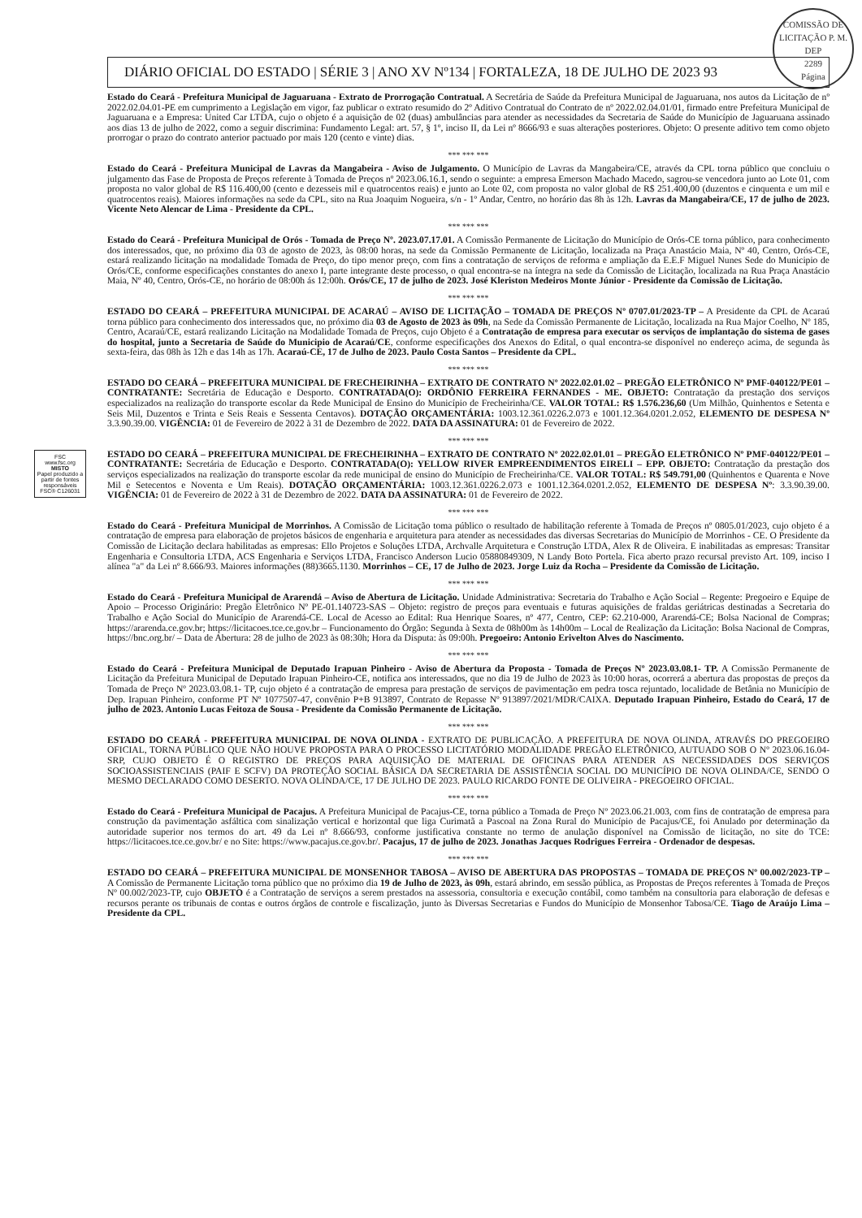COMISSÃO DE LICITAÇÃO P. M. DEP
2289
Página
DIÁRIO OFICIAL DO ESTADO | SÉRIE 3 | ANO XV Nº134 | FORTALEZA, 18 DE JULHO DE 2023 93
Estado do Ceará - Prefeitura Municipal de Jaguaruana - Extrato de Prorrogação Contratual. A Secretária de Saúde da Prefeitura Municipal de Jaguaruana, nos autos da Licitação de nº 2022.02.04.01-PE em cumprimento a Legislação em vigor, faz publicar o extrato resumido do 2º Aditivo Contratual do Contrato de nº 2022.02.04.01/01, firmado entre Prefeitura Municipal de Jaguaruana e a Empresa: United Car LTDA, cujo o objeto é a aquisição de 02 (duas) ambulâncias para atender as necessidades da Secretaria de Saúde do Município de Jaguaruana assinado aos dias 13 de julho de 2022, como a seguir discrimina: Fundamento Legal: art. 57, § 1º, inciso II, da Lei nº 8666/93 e suas alterações posteriores. Objeto: O presente aditivo tem como objeto prorrogar o prazo do contrato anterior pactuado por mais 120 (cento e vinte) dias.
*** *** ***
Estado do Ceará - Prefeitura Municipal de Lavras da Mangabeira - Aviso de Julgamento. O Município de Lavras da Mangabeira/CE, através da CPL torna público que concluiu o julgamento das Fase de Proposta de Preços referente à Tomada de Preços nº 2023.06.16.1, sendo o seguinte: a empresa Emerson Machado Macedo, sagrou-se vencedora junto ao Lote 01, com proposta no valor global de R$ 116.400,00 (cento e dezesseis mil e quatrocentos reais) e junto ao Lote 02, com proposta no valor global de R$ 251.400,00 (duzentos e cinquenta e um mil e quatrocentos reais). Maiores informações na sede da CPL, sito na Rua Joaquim Nogueira, s/n - 1º Andar, Centro, no horário das 8h às 12h. Lavras da Mangabeira/CE, 17 de julho de 2023. Vicente Neto Alencar de Lima - Presidente da CPL.
*** *** ***
Estado do Ceará - Prefeitura Municipal de Orós - Tomada de Preço Nº. 2023.07.17.01. A Comissão Permanente de Licitação do Município de Orós-CE torna público, para conhecimento dos interessados, que, no próximo dia 03 de agosto de 2023, às 08:00 horas, na sede da Comissão Permanente de Licitação, localizada na Praça Anastácio Maia, Nº 40, Centro, Orós-CE, estará realizando licitação na modalidade Tomada de Preço, do tipo menor preço, com fins a contratação de serviços de reforma e ampliação da E.E.F Miguel Nunes Sede do Municipio de Orós/CE, conforme especificações constantes do anexo I, parte integrante deste processo, o qual encontra-se na íntegra na sede da Comissão de Licitação, localizada na Rua Praça Anastácio Maia, Nº 40, Centro, Orós-CE, no horário de 08:00h ás 12:00h. Orós/CE, 17 de julho de 2023. José Kleriston Medeiros Monte Júnior - Presidente da Comissão de Licitação.
*** *** ***
ESTADO DO CEARÁ – PREFEITURA MUNICIPAL DE ACARAÚ – AVISO DE LICITAÇÃO – TOMADA DE PREÇOS Nº 0707.01/2023-TP – A Presidente da CPL de Acaraú torna público para conhecimento dos interessados que, no próximo dia 03 de Agosto de 2023 às 09h, na Sede da Comissão Permanente de Licitação, localizada na Rua Major Coelho, Nº 185, Centro, Acaraú/CE, estará realizando Licitação na Modalidade Tomada de Preços, cujo Objeto é a Contratação de empresa para executar os serviços de implantação do sistema de gases do hospital, junto a Secretaria de Saúde do Municipio de Acaraú/CE, conforme especificações dos Anexos do Edital, o qual encontra-se disponível no endereço acima, de segunda às sexta-feira, das 08h às 12h e das 14h as 17h. Acaraú-CE, 17 de Julho de 2023. Paulo Costa Santos – Presidente da CPL.
*** *** ***
ESTADO DO CEARÁ – PREFEITURA MUNICIPAL DE FRECHEIRINHA – EXTRATO DE CONTRATO Nº 2022.02.01.02 – PREGÃO ELETRÔNICO Nº PMF-040122/PE01 – CONTRATANTE: Secretária de Educação e Desporto. CONTRATADA(O): ORDÔNIO FERREIRA FERNANDES - ME. OBJETO: Contratação da prestação dos serviços especializados na realização do transporte escolar da Rede Municipal de Ensino do Município de Frecheirinha/CE. VALOR TOTAL: R$ 1.576.236,60 (Um Milhão, Quinhentos e Setenta e Seis Mil, Duzentos e Trinta e Seis Reais e Sessenta Centavos). DOTAÇÃO ORÇAMENTÁRIA: 1003.12.361.0226.2.073 e 1001.12.364.0201.2.052, ELEMENTO DE DESPESA Nº 3.3.90.39.00. VIGÊNCIA: 01 de Fevereiro de 2022 à 31 de Dezembro de 2022. DATA DA ASSINATURA: 01 de Fevereiro de 2022.
*** *** ***
FSC
www.fsc.org
MISTO
Papel produzido a partir de fontes responsáveis
FSC® C126031
ESTADO DO CEARÁ – PREFEITURA MUNICIPAL DE FRECHEIRINHA – EXTRATO DE CONTRATO Nº 2022.02.01.01 – PREGÃO ELETRÔNICO Nº PMF-040122/PE01 – CONTRATANTE: Secretária de Educação e Desporto. CONTRATADA(O): YELLOW RIVER EMPREENDIMENTOS EIRELI – EPP. OBJETO: Contratação da prestação dos serviços especializados na realização do transporte escolar da rede municipal de ensino do Município de Frecheirinha/CE. VALOR TOTAL: R$ 549.791,00 (Quinhentos e Quarenta e Nove Mil e Setecentos e Noventa e Um Reais). DOTAÇÃO ORÇAMENTÁRIA: 1003.12.361.0226.2.073 e 1001.12.364.0201.2.052, ELEMENTO DE DESPESA Nº: 3.3.90.39.00. VIGÊNCIA: 01 de Fevereiro de 2022 à 31 de Dezembro de 2022. DATA DA ASSINATURA: 01 de Fevereiro de 2022.
*** *** ***
Estado do Ceará - Prefeitura Municipal de Morrinhos. A Comissão de Licitação toma público o resultado de habilitação referente à Tomada de Preços nº 0805.01/2023, cujo objeto é a contratação de empresa para elaboração de projetos básicos de engenharia e arquitetura para atender as necessidades das diversas Secretarias do Município de Morrinhos - CE. O Presidente da Comissão de Licitação declara habilitadas as empresas: Ello Projetos e Soluções LTDA, Archvalle Arquitetura e Construção LTDA, Alex R de Oliveira. E inabilitadas as empresas: Transitar Engenharia e Consultoria LTDA, ACS Engenharia e Serviços LTDA, Francisco Anderson Lucio 05880849309, N Landy Boto Portela. Fica aberto prazo recursal previsto Art. 109, inciso I alínea "a" da Lei nº 8.666/93. Maiores informações (88)3665.1130. Morrinhos – CE, 17 de Julho de 2023. Jorge Luiz da Rocha – Presidente da Comissão de Licitação.
*** *** ***
Estado do Ceará - Prefeitura Municipal de Ararendá – Aviso de Abertura de Licitação. Unidade Administrativa: Secretaria do Trabalho e Ação Social – Regente: Pregoeiro e Equipe de Apoio – Processo Originário: Pregão Eletrônico Nº PE-01.140723-SAS – Objeto: registro de preços para eventuais e futuras aquisições de fraldas geriátricas destinadas a Secretaria do Trabalho e Ação Social do Município de Ararendá-CE. Local de Acesso ao Edital: Rua Henrique Soares, nº 477, Centro, CEP: 62.210-000, Ararendá-CE; Bolsa Nacional de Compras; https://ararenda.ce.gov.br; https://licitacoes.tce.ce.gov.br – Funcionamento do Órgão: Segunda à Sexta de 08h00m às 14h00m – Local de Realização da Licitação: Bolsa Nacional de Compras, https://bnc.org.br/ – Data de Abertura: 28 de julho de 2023 às 08:30h; Hora da Disputa: às 09:00h. Pregoeiro: Antonio Erivelton Alves do Nascimento.
*** *** ***
Estado do Ceará - Prefeitura Municipal de Deputado Irapuan Pinheiro - Aviso de Abertura da Proposta - Tomada de Preços Nº 2023.03.08.1- TP. A Comissão Permanente de Licitação da Prefeitura Municipal de Deputado Irapuan Pinheiro-CE, notifica aos interessados, que no dia 19 de Julho de 2023 às 10:00 horas, ocorrerá a abertura das propostas de preços da Tomada de Preço Nº 2023.03.08.1- TP, cujo objeto é a contratação de empresa para prestação de serviços de pavimentação em pedra tosca rejuntado, localidade de Betânia no Município de Dep. Irapuan Pinheiro, conforme PT Nº 1077507-47, convênio P+B 913897, Contrato de Repasse Nº 913897/2021/MDR/CAIXA. Deputado Irapuan Pinheiro, Estado do Ceará, 17 de julho de 2023. Antonio Lucas Feitoza de Sousa - Presidente da Comissão Permanente de Licitação.
*** *** ***
ESTADO DO CEARÁ - PREFEITURA MUNICIPAL DE NOVA OLINDA - EXTRATO DE PUBLICAÇÃO. A PREFEITURA DE NOVA OLINDA, ATRAVÉS DO PREGOEIRO OFICIAL, TORNA PÚBLICO QUE NÃO HOUVE PROPOSTA PARA O PROCESSO LICITATÓRIO MODALIDADE PREGÃO ELETRÔNICO, AUTUADO SOB O Nº 2023.06.16.04-SRP, CUJO OBJETO É O REGISTRO DE PREÇOS PARA AQUISIÇÃO DE MATERIAL DE OFICINAS PARA ATENDER AS NECESSIDADES DOS SERVIÇOS SOCIOASSISTENCIAIS (PAIF E SCFV) DA PROTEÇÃO SOCIAL BÁSICA DA SECRETARIA DE ASSISTÊNCIA SOCIAL DO MUNICÍPIO DE NOVA OLINDA/CE, SENDO O MESMO DECLARADO COMO DESERTO. NOVA OLINDA/CE, 17 DE JULHO DE 2023. PAULO RICARDO FONTE DE OLIVEIRA - PREGOEIRO OFICIAL.
*** *** ***
Estado do Ceará - Prefeitura Municipal de Pacajus. A Prefeitura Municipal de Pacajus-CE, torna público a Tomada de Preço Nº 2023.06.21.003, com fins de contratação de empresa para construção da pavimentação asfáltica com sinalização vertical e horizontal que liga Curimatã a Pascoal na Zona Rural do Município de Pacajus/CE, foi Anulado por determinação da autoridade superior nos termos do art. 49 da Lei nº 8.666/93, conforme justificativa constante no termo de anulação disponível na Comissão de licitação, no site do TCE: https://licitacoes.tce.ce.gov.br/ e no Site: https://www.pacajus.ce.gov.br/. Pacajus, 17 de julho de 2023. Jonathas Jacques Rodrigues Ferreira - Ordenador de despesas.
*** *** ***
ESTADO DO CEARÁ – PREFEITURA MUNICIPAL DE MONSENHOR TABOSA – AVISO DE ABERTURA DAS PROPOSTAS – TOMADA DE PREÇOS Nº 00.002/2023-TP – A Comissão de Permanente Licitação torna público que no próximo dia 19 de Julho de 2023, às 09h, estará abrindo, em sessão pública, as Propostas de Preços referentes à Tomada de Preços Nº 00.002/2023-TP, cujo OBJETO é a Contratação de serviços a serem prestados na assessoria, consultoria e execução contábil, como também na consultoria para elaboração de defesas e recursos perante os tribunais de contas e outros órgãos de controle e fiscalização, junto às Diversas Secretarias e Fundos do Município de Monsenhor Tabosa/CE. Tiago de Araújo Lima – Presidente da CPL.